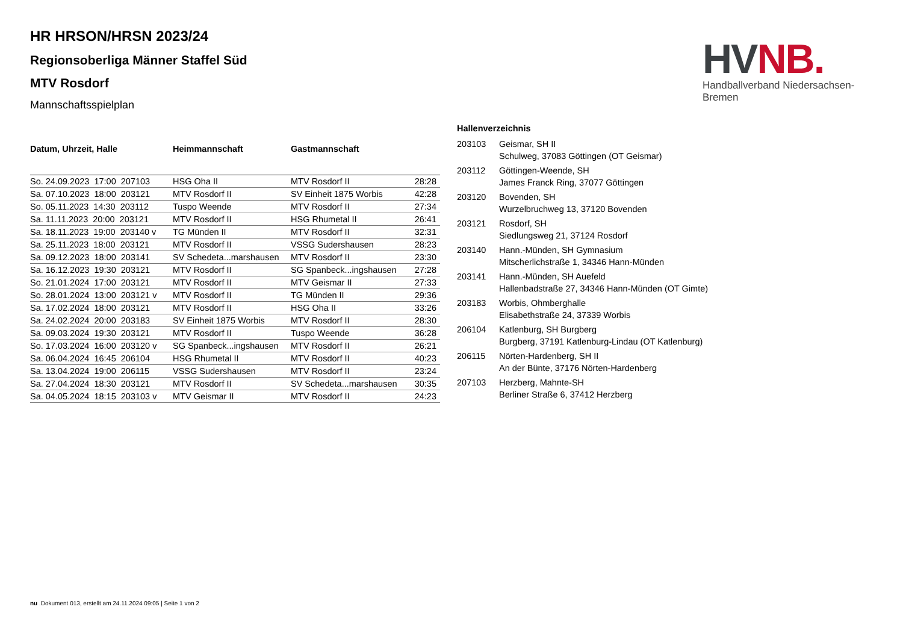HV NB.
Handballverband Niedersachsen-Bremen
HR HRSON/HRSN 2023/24
Regionsoberliga Männer Staffel Süd
MTV Rosdorf
Mannschaftsspielplan
| Datum, Uhrzeit, Halle | Heimmannschaft | Gastmannschaft | |
| --- | --- | --- | --- |
| So. 24.09.2023 17:00 207103 | HSG Oha II | MTV Rosdorf II | 28:28 |
| Sa. 07.10.2023 18:00 203121 | MTV Rosdorf II | SV Einheit 1875 Worbis | 42:28 |
| So. 05.11.2023 14:30 203112 | Tuspo Weende | MTV Rosdorf II | 27:34 |
| Sa. 11.11.2023 20:00 203121 | MTV Rosdorf II | HSG Rhumetal II | 26:41 |
| Sa. 18.11.2023 19:00 203140 v | TG Münden II | MTV Rosdorf II | 32:31 |
| Sa. 25.11.2023 18:00 203121 | MTV Rosdorf II | VSSG Sudershausen | 28:23 |
| Sa. 09.12.2023 18:00 203141 | SV Schedeta...marshausen | MTV Rosdorf II | 23:30 |
| Sa. 16.12.2023 19:30 203121 | MTV Rosdorf II | SG Spanbeck...ingshausen | 27:28 |
| So. 21.01.2024 17:00 203121 | MTV Rosdorf II | MTV Geismar II | 27:33 |
| So. 28.01.2024 13:00 203121 v | MTV Rosdorf II | TG Münden II | 29:36 |
| Sa. 17.02.2024 18:00 203121 | MTV Rosdorf II | HSG Oha II | 33:26 |
| Sa. 24.02.2024 20:00 203183 | SV Einheit 1875 Worbis | MTV Rosdorf II | 28:30 |
| Sa. 09.03.2024 19:30 203121 | MTV Rosdorf II | Tuspo Weende | 36:28 |
| So. 17.03.2024 16:00 203120 v | SG Spanbeck...ingshausen | MTV Rosdorf II | 26:21 |
| Sa. 06.04.2024 16:45 206104 | HSG Rhumetal II | MTV Rosdorf II | 40:23 |
| Sa. 13.04.2024 19:00 206115 | VSSG Sudershausen | MTV Rosdorf II | 23:24 |
| Sa. 27.04.2024 18:30 203121 | MTV Rosdorf II | SV Schedeta...marshausen | 30:35 |
| Sa. 04.05.2024 18:15 203103 v | MTV Geismar II | MTV Rosdorf II | 24:23 |
| Hallenverzeichnis | |
| --- | --- |
| 203103 | Geismar, SH II Schulweg, 37083 Göttingen (OT Geismar) |
| 203112 | Göttingen-Weende, SH James Franck Ring, 37077 Göttingen |
| 203120 | Bovenden, SH Wurzelbruchweg 13, 37120 Bovenden |
| 203121 | Rosdorf, SH Siedlungsweg 21, 37124 Rosdorf |
| 203140 | Hann.-Münden, SH Gymnasium Mitscherlichstraße 1, 34346 Hann-Münden |
| 203141 | Hann.-Münden, SH Auefeld Hallenbadstraße 27, 34346 Hann-Münden (OT Gimte) |
| 203183 | Worbis, Ohmberghalle Elisabethstraße 24, 37339 Worbis |
| 206104 | Katlenburg, SH Burgberg Burgberg, 37191 Katlenburg-Lindau (OT Katlenburg) |
| 206115 | Nörten-Hardenberg, SH II An der Bünte, 37176 Nörten-Hardenberg |
| 207103 | Herzberg, Mahnte-SH Berliner Straße 6, 37412 Herzberg |
nu .Dokument 013, erstellt am 24.11.2024 09:05 | Seite 1 von 2